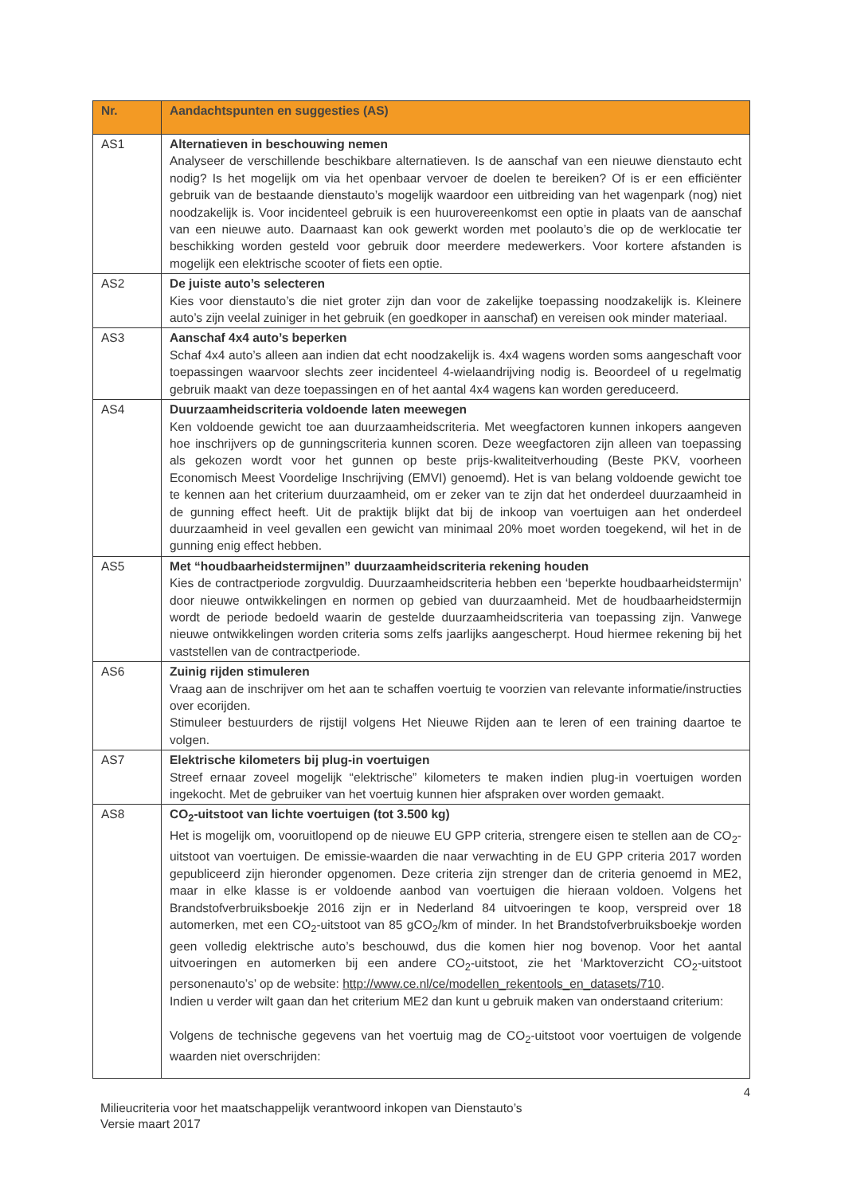| Nr. | Aandachtspunten en suggesties (AS) |
| --- | --- |
| AS1 | Alternatieven in beschouwing nemen Analyseer de verschillende beschikbare alternatieven. Is de aanschaf van een nieuwe dienstauto echt nodig? Is het mogelijk om via het openbaar vervoer de doelen te bereiken? Of is er een efficiënter gebruik van de bestaande dienstauto’s mogelijk waardoor een uitbreiding van het wagenpark (nog) niet noodzakelijk is. Voor incidenteel gebruik is een huurovereenkomst een optie in plaats van de aanschaf van een nieuwe auto. Daarnaast kan ook gewerkt worden met poolauto’s die op de werklocatie ter beschikking worden gesteld voor gebruik door meerdere medewerkers. Voor kortere afstanden is mogelijk een elektrische scooter of fiets een optie. |
| AS2 | De juiste auto’s selecteren Kies voor dienstauto’s die niet groter zijn dan voor de zakelijke toepassing noodzakelijk is. Kleinere auto’s zijn veelal zuiniger in het gebruik (en goedkoper in aanschaf) en vereisen ook minder materiaal. |
| AS3 | Aanschaf 4x4 auto’s beperken Schaf 4x4 auto’s alleen aan indien dat echt noodzakelijk is. 4x4 wagens worden soms aangeschaft voor toepassingen waarvoor slechts zeer incidenteel 4-wielaandrijving nodig is. Beoordeel of u regelmatig gebruik maakt van deze toepassingen en of het aantal 4x4 wagens kan worden gereduceerd. |
| AS4 | Duurzaamheidscriteria voldoende laten meewegen Ken voldoende gewicht toe aan duurzaamheidscriteria. Met weegfactoren kunnen inkopers aangeven hoe inschrijvers op de gunningscriteria kunnen scoren. Deze weegfactoren zijn alleen van toepassing als gekozen wordt voor het gunnen op beste prijs-kwaliteitverhouding (Beste PKV, voorheen Economisch Meest Voordelige Inschrijving (EMVI) genoemd). Het is van belang voldoende gewicht toe te kennen aan het criterium duurzaamheid, om er zeker van te zijn dat het onderdeel duurzaamheid in de gunning effect heeft. Uit de praktijk blijkt dat bij de inkoop van voertuigen aan het onderdeel duurzaamheid in veel gevallen een gewicht van minimaal 20% moet worden toegekend, wil het in de gunning enig effect hebben. |
| AS5 | Met “houdbaarheidstermijnen” duurzaamheidscriteria rekening houden Kies de contractperiode zorgvuldig. Duurzaamheidscriteria hebben een ‘beperkte houdbaarheidstermijn’ door nieuwe ontwikkelingen en normen op gebied van duurzaamheid. Met de houdbaarheidstermijn wordt de periode bedoeld waarin de gestelde duurzaamheidscriteria van toepassing zijn. Vanwege nieuwe ontwikkelingen worden criteria soms zelfs jaarlijks aangescherpt. Houd hiermee rekening bij het vaststellen van de contractperiode. |
| AS6 | Zuinig rijden stimuleren Vraag aan de inschrijver om het aan te schaffen voertuig te voorzien van relevante informatie/instructies over ecorijden. Stimuleer bestuurders de rijstijl volgens Het Nieuwe Rijden aan te leren of een training daartoe te volgen. |
| AS7 | Elektrische kilometers bij plug-in voertuigen Streef ernaar zoveel mogelijk “elektrische” kilometers te maken indien plug-in voertuigen worden ingekocht. Met de gebruiker van het voertuig kunnen hier afspraken over worden gemaakt. |
| AS8 | CO<sub>2</sub>-uitstoot van lichte voertuigen (tot 3.500 kg) Het is mogelijk om, vooruitlopend op de nieuwe EU GPP criteria, strengere eisen te stellen aan de CO<sub>2</sub>-uitstoot van voertuigen. De emissie-waarden die naar verwachting in de EU GPP criteria 2017 worden gepubliceerd zijn hieronder opgenomen. Deze criteria zijn strenger dan de criteria genoemd in ME2, maar in elke klasse is er voldoende aanbod van voertuigen die hieraan voldoen. Volgens het Brandstofverbruiksboekje 2016 zijn er in Nederland 84 uitvoeringen te koop, verspreid over 18 automerken, met een CO<sub>2</sub>-uitstoot van 85 gCO<sub>2</sub>/km of minder. In het Brandstofverbruiksboekje worden geen volledig elektrische auto’s beschouwd, dus die komen hier nog bovenop. Voor het aantal uitvoeringen en automerken bij een andere CO<sub>2</sub>-uitstoot, zie het ‘Marktoverzicht CO<sub>2</sub>-uitstoot personenauto’s’ op de website: http://www.ce.nl/ce/modellen_rekentools_en_datasets/710 . Indien u verder wilt gaan dan het criterium ME2 dan kunt u gebruik maken van onderstaand criterium: Volgens de technische gegevens van het voertuig mag de CO<sub>2</sub>-uitstoot voor voertuigen de volgende waarden niet overschrijden: |
4
Milieucriteria voor het maatschappelijk verantwoord inkopen van Dienstauto’s
Versie maart 2017